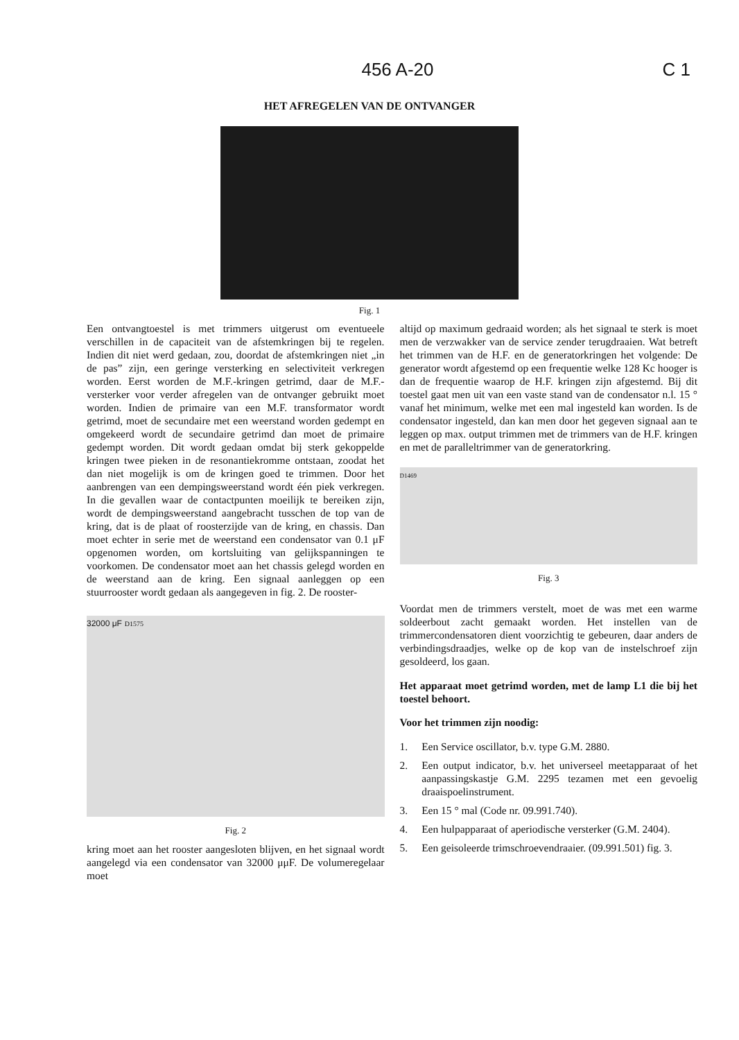456 A-20 C 1
HET AFREGELEN VAN DE ONTVANGER
Fig. 1
Een ontvangtoestel is met trimmers uitgerust om eventueele verschillen in de capaciteit van de afstemkringen bij te regelen. Indien dit niet werd gedaan, zou, doordat de afstemkringen niet „in de pas” zijn, een geringe versterking en selectiviteit verkregen worden. Eerst worden de M.F.-kringen getrimd, daar de M.F.-versterker voor verder afregelen van de ontvanger gebruikt moet worden. Indien de primaire van een M.F. transformator wordt getrimd, moet de secundaire met een weerstand worden gedempt en omgekeerd wordt de secundaire getrimd dan moet de primaire gedempt worden. Dit wordt gedaan omdat bij sterk gekoppelde kringen twee pieken in de resonantiekromme ontstaan, zoodat het dan niet mogelijk is om de kringen goed te trimmen. Door het aanbrengen van een dempingsweerstand wordt één piek verkregen. In die gevallen waar de contactpunten moeilijk te bereiken zijn, wordt de dempingsweerstand aangebracht tusschen de top van de kring, dat is de plaat of roosterzijde van de kring, en chassis. Dan moet echter in serie met de weerstand een condensator van 0.1 μF opgenomen worden, om kortsluiting van gelijkspanningen te voorkomen. De condensator moet aan het chassis gelegd worden en de weerstand aan de kring. Een signaal aanleggen op een stuurrooster wordt gedaan als aangegeven in fig. 2. De rooster-
32000 μF D1575
Fig. 2
kring moet aan het rooster aangesloten blijven, en het signaal wordt aangelegd via een condensator van 32000 μμF. De volumeregelaar moet
altijd op maximum gedraaid worden; als het signaal te sterk is moet men de verzwakker van de service zender terugdraaien. Wat betreft het trimmen van de H.F. en de generatorkringen het volgende: De generator wordt afgestemd op een frequentie welke 128 Kc hooger is dan de frequentie waarop de H.F. kringen zijn afgestemd. Bij dit toestel gaat men uit van een vaste stand van de condensator n.l. 15 ° vanaf het minimum, welke met een mal ingesteld kan worden. Is de condensator ingesteld, dan kan men door het gegeven signaal aan te leggen op max. output trimmen met de trimmers van de H.F. kringen en met de paralleltrimmer van de generatorkring.
D1469
Fig. 3
Voordat men de trimmers verstelt, moet de was met een warme soldeerbout zacht gemaakt worden. Het instellen van de trimmercondensatoren dient voorzichtig te gebeuren, daar anders de verbindingsdraadjes, welke op de kop van de instelschroef zijn gesoldeerd, los gaan.
Het apparaat moet getrimd worden, met de lamp L1 die bij het toestel behoort.
Voor het trimmen zijn noodig:
1. Een Service oscillator, b.v. type G.M. 2880.
2. Een output indicator, b.v. het universeel meetapparaat of het aanpassingskastje G.M. 2295 tezamen met een gevoelig draaispoelinstrument.
3. Een 15 ° mal (Code nr. 09.991.740).
4. Een hulpapparaat of aperiodische versterker (G.M. 2404).
5. Een geisoleerde trimschroevendraaier. (09.991.501) fig. 3.